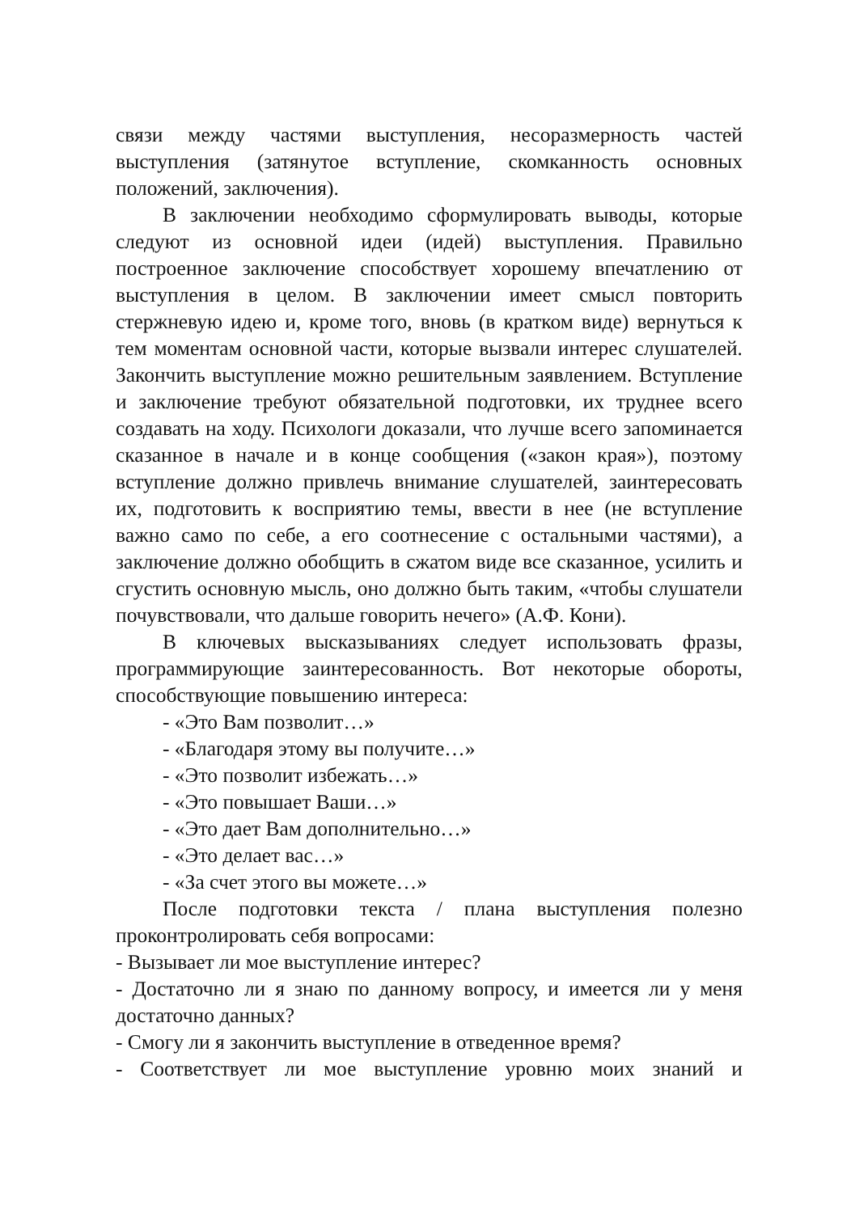связи между частями выступления, несоразмерность частей выступления (затянутое вступление, скомканность основных положений, заключения).
В заключении необходимо сформулировать выводы, которые следуют из основной идеи (идей) выступления. Правильно построенное заключение способствует хорошему впечатлению от выступления в целом. В заключении имеет смысл повторить стержневую идею и, кроме того, вновь (в кратком виде) вернуться к тем моментам основной части, которые вызвали интерес слушателей. Закончить выступление можно решительным заявлением. Вступление и заключение требуют обязательной подготовки, их труднее всего создавать на ходу. Психологи доказали, что лучше всего запоминается сказанное в начале и в конце сообщения («закон края»), поэтому вступление должно привлечь внимание слушателей, заинтересовать их, подготовить к восприятию темы, ввести в нее (не вступление важно само по себе, а его соотнесение с остальными частями), а заключение должно обобщить в сжатом виде все сказанное, усилить и сгустить основную мысль, оно должно быть таким, «чтобы слушатели почувствовали, что дальше говорить нечего» (А.Ф. Кони).
В ключевых высказываниях следует использовать фразы, программирующие заинтересованность. Вот некоторые обороты, способствующие повышению интереса:
- «Это Вам позволит…»
- «Благодаря этому вы получите…»
- «Это позволит избежать…»
- «Это повышает Ваши…»
- «Это дает Вам дополнительно…»
- «Это делает вас…»
- «За счет этого вы можете…»
После подготовки текста / плана выступления полезно проконтролировать себя вопросами:
- Вызывает ли мое выступление интерес?
- Достаточно ли я знаю по данному вопросу, и имеется ли у меня достаточно данных?
- Смогу ли я закончить выступление в отведенное время?
- Соответствует ли мое выступление уровню моих знаний и